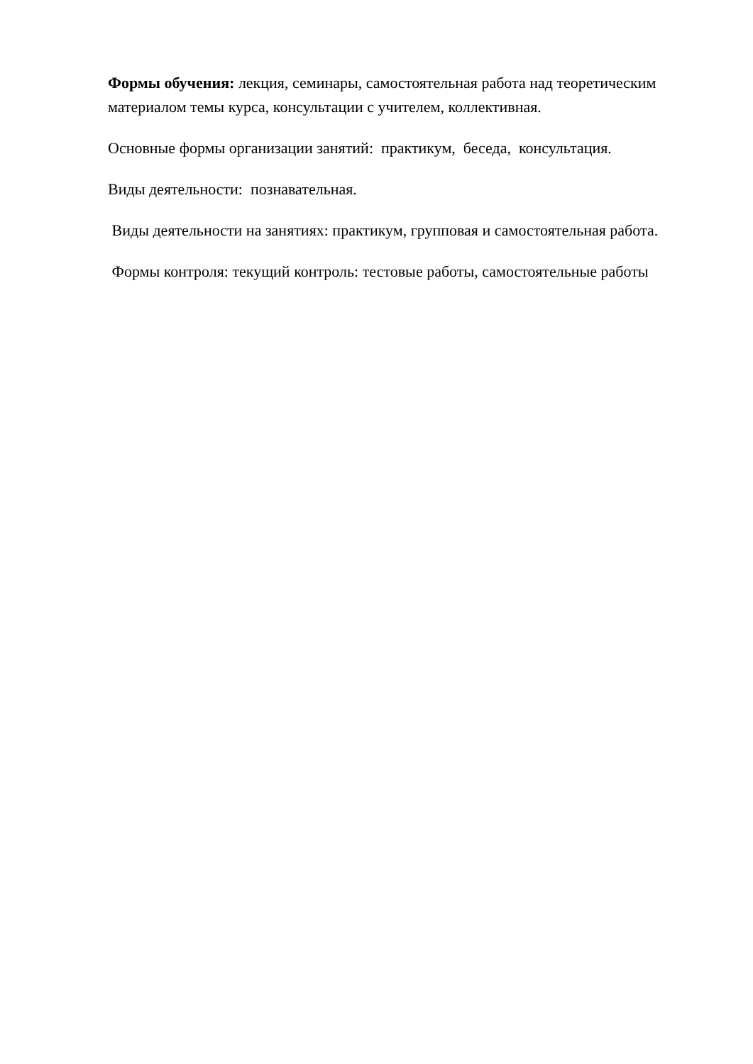Формы обучения: лекция, семинары, самостоятельная работа над теоретическим материалом темы курса, консультации с учителем, коллективная.
Основные формы организации занятий: практикум, беседа, консультация.
Виды деятельности: познавательная.
Виды деятельности на занятиях: практикум, групповая и самостоятельная работа.
Формы контроля: текущий контроль: тестовые работы, самостоятельные работы